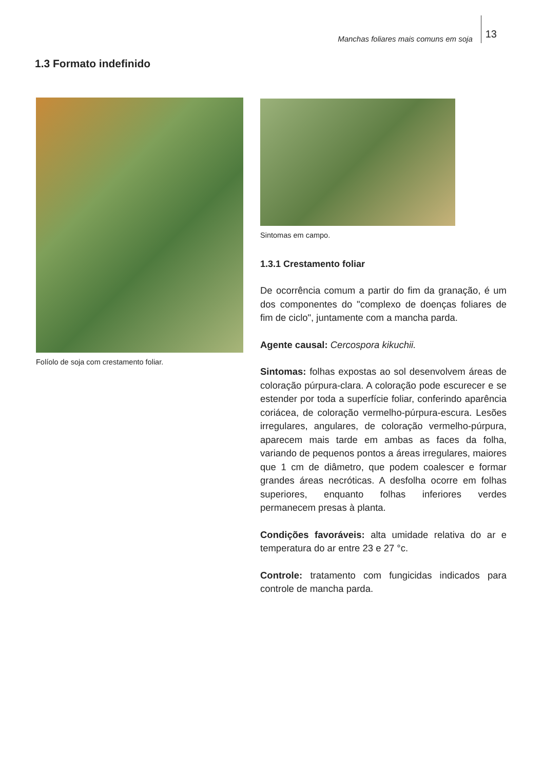Manchas foliares mais comuns em soja 13
1.3 Formato indefinido
Folíolo de soja com crestamento foliar.
Sintomas em campo.
1.3.1 Crestamento foliar
De ocorrência comum a partir do fim da granação, é um dos componentes do "complexo de doenças foliares de fim de ciclo", juntamente com a mancha parda.
Agente causal: Cercospora kikuchii.
Sintomas: folhas expostas ao sol desenvolvem áreas de coloração púrpura-clara. A coloração pode escurecer e se estender por toda a superfície foliar, conferindo aparência coriácea, de coloração vermelho-púrpura-escura. Lesões irregulares, angulares, de coloração vermelho-púrpura, aparecem mais tarde em ambas as faces da folha, variando de pequenos pontos a áreas irregulares, maiores que 1 cm de diâmetro, que podem coalescer e formar grandes áreas necróticas. A desfolha ocorre em folhas superiores, enquanto folhas inferiores verdes permanecem presas à planta.
Condições favoráveis: alta umidade relativa do ar e temperatura do ar entre 23 e 27 °c.
Controle: tratamento com fungicidas indicados para controle de mancha parda.